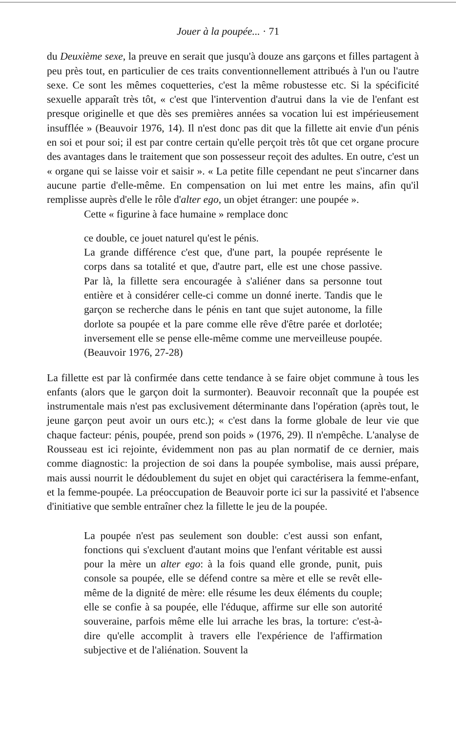Jouer à la poupée... · 71
du Deuxième sexe, la preuve en serait que jusqu'à douze ans garçons et filles partagent à peu près tout, en particulier de ces traits conventionnellement attribués à l'un ou l'autre sexe. Ce sont les mêmes coquetteries, c'est la même robustesse etc. Si la spécificité sexuelle apparaît très tôt, « c'est que l'intervention d'autrui dans la vie de l'enfant est presque originelle et que dès ses premières années sa vocation lui est impérieusement insufflée » (Beauvoir 1976, 14). Il n'est donc pas dit que la fillette ait envie d'un pénis en soi et pour soi; il est par contre certain qu'elle perçoit très tôt que cet organe procure des avantages dans le traitement que son possesseur reçoit des adultes. En outre, c'est un « organe qui se laisse voir et saisir ». « La petite fille cependant ne peut s'incarner dans aucune partie d'elle-même. En compensation on lui met entre les mains, afin qu'il remplisse auprès d'elle le rôle d'alter ego, un objet étranger: une poupée ».
Cette « figurine à face humaine » remplace donc
ce double, ce jouet naturel qu'est le pénis.
La grande différence c'est que, d'une part, la poupée représente le corps dans sa totalité et que, d'autre part, elle est une chose passive. Par là, la fillette sera encouragée à s'aliéner dans sa personne tout entière et à considérer celle-ci comme un donné inerte. Tandis que le garçon se recherche dans le pénis en tant que sujet autonome, la fille dorlote sa poupée et la pare comme elle rêve d'être parée et dorlotée; inversement elle se pense elle-même comme une merveilleuse poupée. (Beauvoir 1976, 27-28)
La fillette est par là confirmée dans cette tendance à se faire objet commune à tous les enfants (alors que le garçon doit la surmonter). Beauvoir reconnaît que la poupée est instrumentale mais n'est pas exclusivement déterminante dans l'opération (après tout, le jeune garçon peut avoir un ours etc.); « c'est dans la forme globale de leur vie que chaque facteur: pénis, poupée, prend son poids » (1976, 29). Il n'empêche. L'analyse de Rousseau est ici rejointe, évidemment non pas au plan normatif de ce dernier, mais comme diagnostic: la projection de soi dans la poupée symbolise, mais aussi prépare, mais aussi nourrit le dédoublement du sujet en objet qui caractérisera la femme-enfant, et la femme-poupée. La préoccupation de Beauvoir porte ici sur la passivité et l'absence d'initiative que semble entraîner chez la fillette le jeu de la poupée.
La poupée n'est pas seulement son double: c'est aussi son enfant, fonctions qui s'excluent d'autant moins que l'enfant véritable est aussi pour la mère un alter ego: à la fois quand elle gronde, punit, puis console sa poupée, elle se défend contre sa mère et elle se revêt elle-même de la dignité de mère: elle résume les deux éléments du couple; elle se confie à sa poupée, elle l'éduque, affirme sur elle son autorité souveraine, parfois même elle lui arrache les bras, la torture: c'est-à-dire qu'elle accomplit à travers elle l'expérience de l'affirmation subjective et de l'aliénation. Souvent la